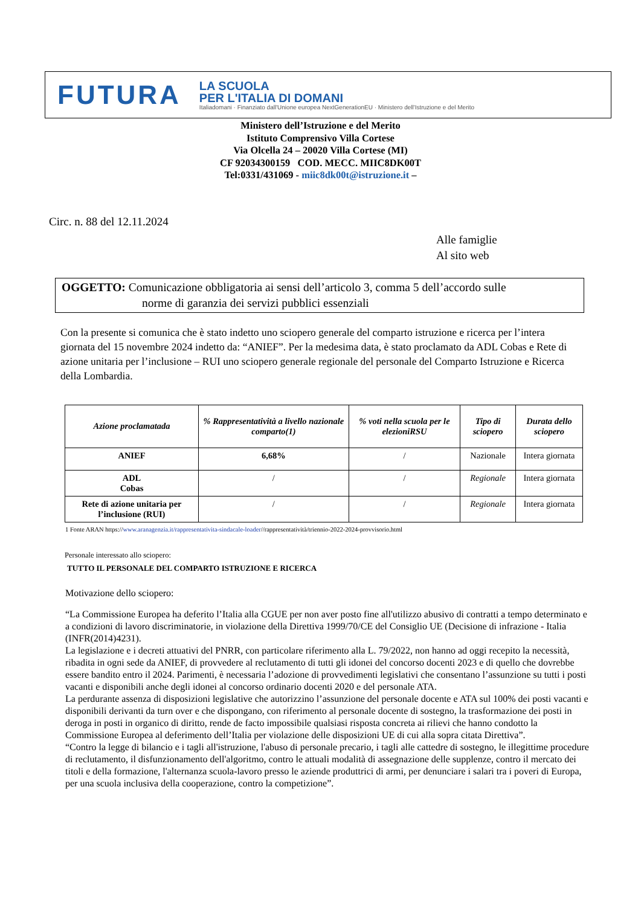FUTURA
LA SCUOLA
PER L'ITALIA DI DOMANI
Italiadomani · Finanziato dall'Unione europea NextGenerationEU · Ministero dell'Istruzione e del Merito
Ministero dell’Istruzione e del Merito
Istituto Comprensivo Villa Cortese
Via Olcella 24 – 20020 Villa Cortese (MI)
CF 92034300159 COD. MECC. MIIC8DK00T
Tel:0331/431069 - miic8dk00t@istruzione.it –
Circ. n. 88 del 12.11.2024
Alle famiglie
Al sito web
OGGETTO: Comunicazione obbligatoria ai sensi dell’articolo 3, comma 5 dell’accordo sulle
norme di garanzia dei servizi pubblici essenziali
Con la presente si comunica che è stato indetto uno sciopero generale del comparto istruzione e ricerca per l’intera giornata del 15 novembre 2024 indetto da: “ANIEF”. Per la medesima data, è stato proclamato da ADL Cobas e Rete di azione unitaria per l’inclusione – RUI uno sciopero generale regionale del personale del Comparto Istruzione e Ricerca della Lombardia.
| Azione proclamatada | % Rappresentatività a livello nazionale comparto(1) | % voti nella scuola per le elezioniRSU | Tipo di sciopero | Durata dello sciopero |
| --- | --- | --- | --- | --- |
| ANIEF | 6,68% | / | Nazionale | Intera giornata |
| ADL Cobas | / | / | Regionale | Intera giornata |
| Rete di azione unitaria per l’inclusione (RUI) | / | / | Regionale | Intera giornata |
1 Fonte ARAN https://www.aranagenzia.it/rappresentativita-sindacale-loader//rappresentatività/triennio-2022-2024-provvisorio.html
Personale interessato allo sciopero:
TUTTO IL PERSONALE DEL COMPARTO ISTRUZIONE E RICERCA
Motivazione dello sciopero:
“La Commissione Europea ha deferito l’Italia alla CGUE per non aver posto fine all'utilizzo abusivo di contratti a tempo determinato e a condizioni di lavoro discriminatorie, in violazione della Direttiva 1999/70/CE del Consiglio UE (Decisione di infrazione - Italia (INFR(2014)4231).
La legislazione e i decreti attuativi del PNRR, con particolare riferimento alla L. 79/2022, non hanno ad oggi recepito la necessità, ribadita in ogni sede da ANIEF, di provvedere al reclutamento di tutti gli idonei del concorso docenti 2023 e di quello che dovrebbe essere bandito entro il 2024. Parimenti, è necessaria l’adozione di provvedimenti legislativi che consentano l’assunzione su tutti i posti vacanti e disponibili anche degli idonei al concorso ordinario docenti 2020 e del personale ATA.
La perdurante assenza di disposizioni legislative che autorizzino l’assunzione del personale docente e ATA sul 100% dei posti vacanti e disponibili derivanti da turn over e che dispongano, con riferimento al personale docente di sostegno, la trasformazione dei posti in deroga in posti in organico di diritto, rende de facto impossibile qualsiasi risposta concreta ai rilievi che hanno condotto la Commissione Europea al deferimento dell’Italia per violazione delle disposizioni UE di cui alla sopra citata Direttiva”.
“Contro la legge di bilancio e i tagli all'istruzione, l'abuso di personale precario, i tagli alle cattedre di sostegno, le illegittime procedure di reclutamento, il disfunzionamento dell'algoritmo, contro le attuali modalità di assegnazione delle supplenze, contro il mercato dei titoli e della formazione, l'alternanza scuola-lavoro presso le aziende produttrici di armi, per denunciare i salari tra i poveri di Europa, per una scuola inclusiva della cooperazione, contro la competizione”.